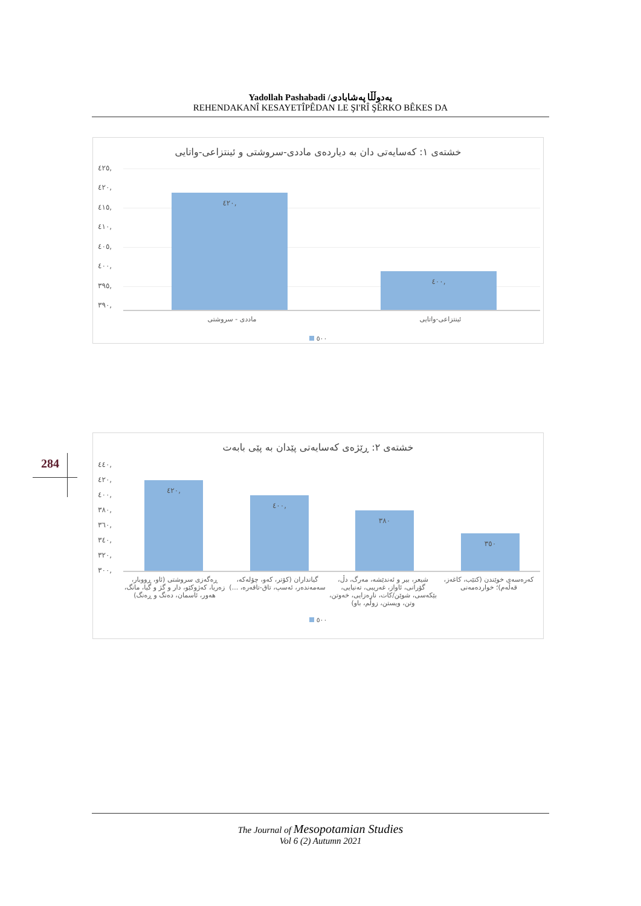Yadollah Pashabadi /یەدوڵڵا پەشابادی
REHENDAKANÎ KESAYETÎPÊDAN LE ŞI'RÎ ŞÊRKO BÊKES DA
خشتەی ١: کەسایەتی دان بە دیاردەی ماددی-سروشتی و ئینتزاعی-واتایی
٤٢٥,
٤٢٠,
٤١٥,
٤١٠,
٤٠٥,
٤٠٠,
٣٩٥,
٣٩٠, ٤٢٠, ٤٠٠,
ماددی - سروشتی ئینتزاعی-واتایی
٥٠٠
خشتەی ٢: ڕێژەی کەسایەتی پێدان بە پێی بابەت
٤٤٠,
٤٢٠,
٤٠٠,
٣٨٠,
٣٦٠,
٣٤٠,
٣٢٠,
٣٠٠, ٤٢٠, ٤٠٠, ٣٨٠ ٣٥٠
ڕەگەزی سروشتی (ئاو، ڕووبار، زەریا، کەژوکێو، دار و گژ و گیا، مانگ، هەور، ئاسمان، دەنگ و ڕەنگ)
گیانداران (کۆتر، کەو، چۆلەکە، سەمەندەر، ئەسپ، تاق-تاقەرە، ...)
شیعر، بیر و ئەندێشە، مەرگ، دڵ، گۆرانی، ئاواز، غەریبی، تەنیایی، بێکەسی، شوێن/کات، نارەزایی، خەوتن، وتن، ویستن، زوڵم، باو)
کەرەسەی خوێندن (کتێب، کاغەز، قەڵەم)؛ خواردەمەنی
٥٠٠
284
The Journal of Mesopotamian Studies
Vol 6 (2) Autumn 2021